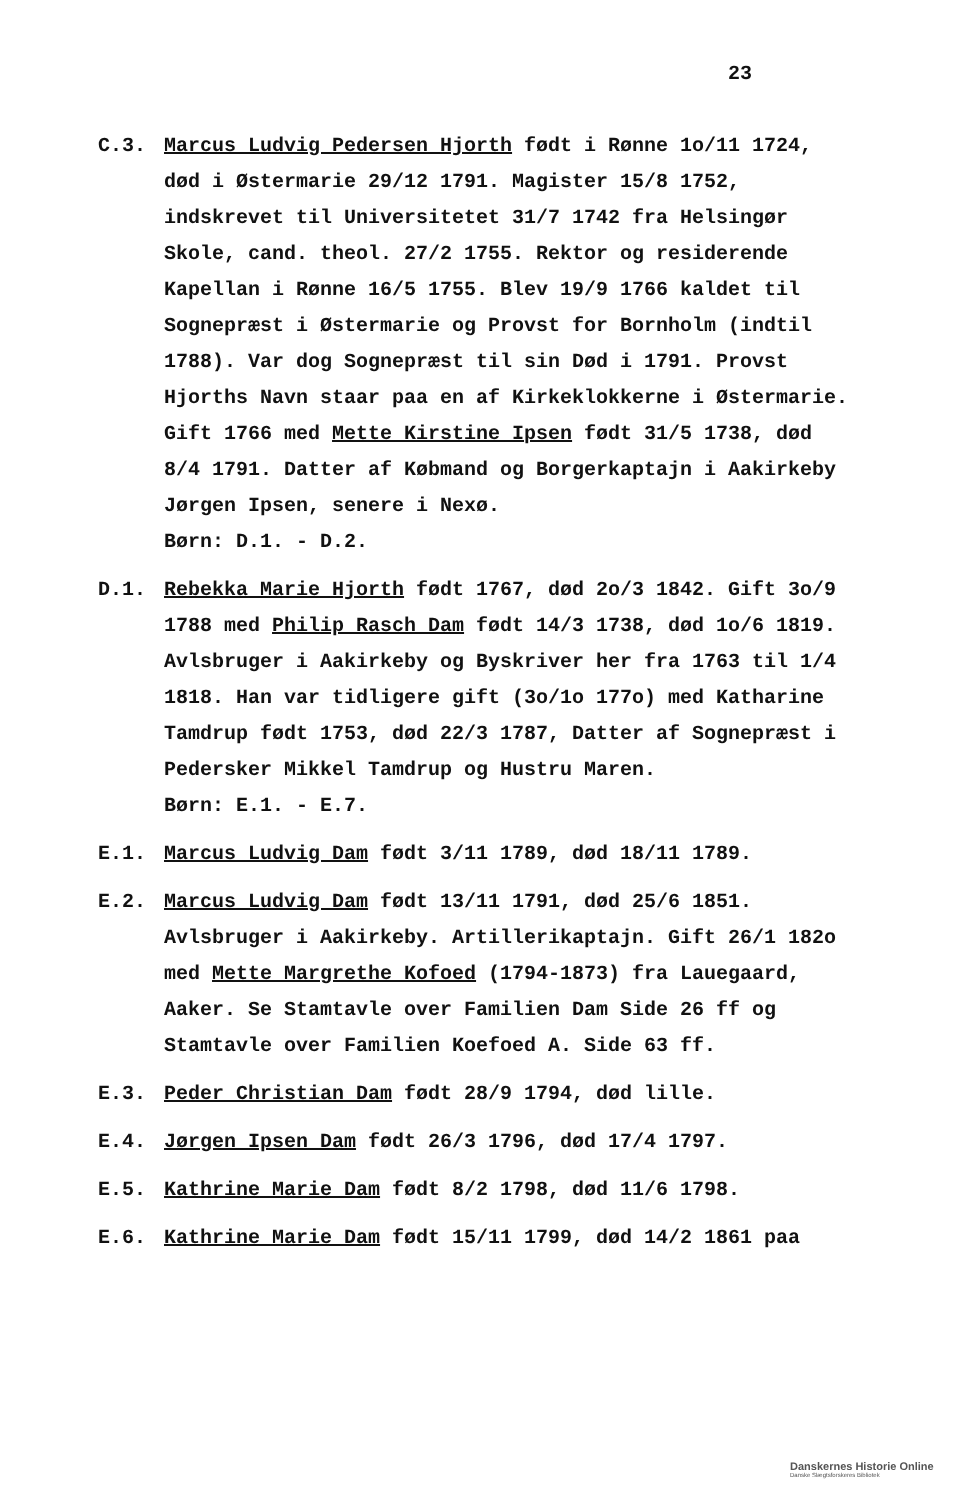23
C.3. Marcus Ludvig Pedersen Hjorth født i Rønne 1o/11 1724, død i Østermarie 29/12 1791. Magister 15/8 1752, indskrevet til Universitetet 31/7 1742 fra Helsingør Skole, cand. theol. 27/2 1755. Rektor og residerende Kapellan i Rønne 16/5 1755. Blev 19/9 1766 kaldet til Sognepræst i Østermarie og Provst for Bornholm (indtil 1788). Var dog Sognepræst til sin Død i 1791. Provst Hjorths Navn staar paa en af Kirkeklokkerne i Østermarie.
Gift 1766 med Mette Kirstine Ipsen født 31/5 1738, død 8/4 1791. Datter af Købmand og Borgerkaptajn i Aakirkeby Jørgen Ipsen, senere i Nexø.
Børn: D.1. - D.2.
D.1. Rebekka Marie Hjorth født 1767, død 2o/3 1842. Gift 3o/9 1788 med Philip Rasch Dam født 14/3 1738, død 1o/6 1819. Avlsbruger i Aakirkeby og Byskriver her fra 1763 til 1/4 1818. Han var tidligere gift (3o/1o 177o) med Katharine Tamdrup født 1753, død 22/3 1787, Datter af Sognepræst i Pedersker Mikkel Tamdrup og Hustru Maren.
Børn: E.1. - E.7.
E.1. Marcus Ludvig Dam født 3/11 1789, død 18/11 1789.
E.2. Marcus Ludvig Dam født 13/11 1791, død 25/6 1851. Avlsbruger i Aakirkeby. Artillerikaptajn. Gift 26/1 182o med Mette Margrethe Kofoed (1794-1873) fra Lauegaard, Aaker. Se Stamtavle over Familien Dam Side 26 ff og Stamtavle over Familien Koefoed A. Side 63 ff.
E.3. Peder Christian Dam født 28/9 1794, død lille.
E.4. Jørgen Ipsen Dam født 26/3 1796, død 17/4 1797.
E.5. Kathrine Marie Dam født 8/2 1798, død 11/6 1798.
E.6. Kathrine Marie Dam født 15/11 1799, død 14/2 1861 paa
Danskernes Historie Online
Danske Slægtsforskeres Bibliotek